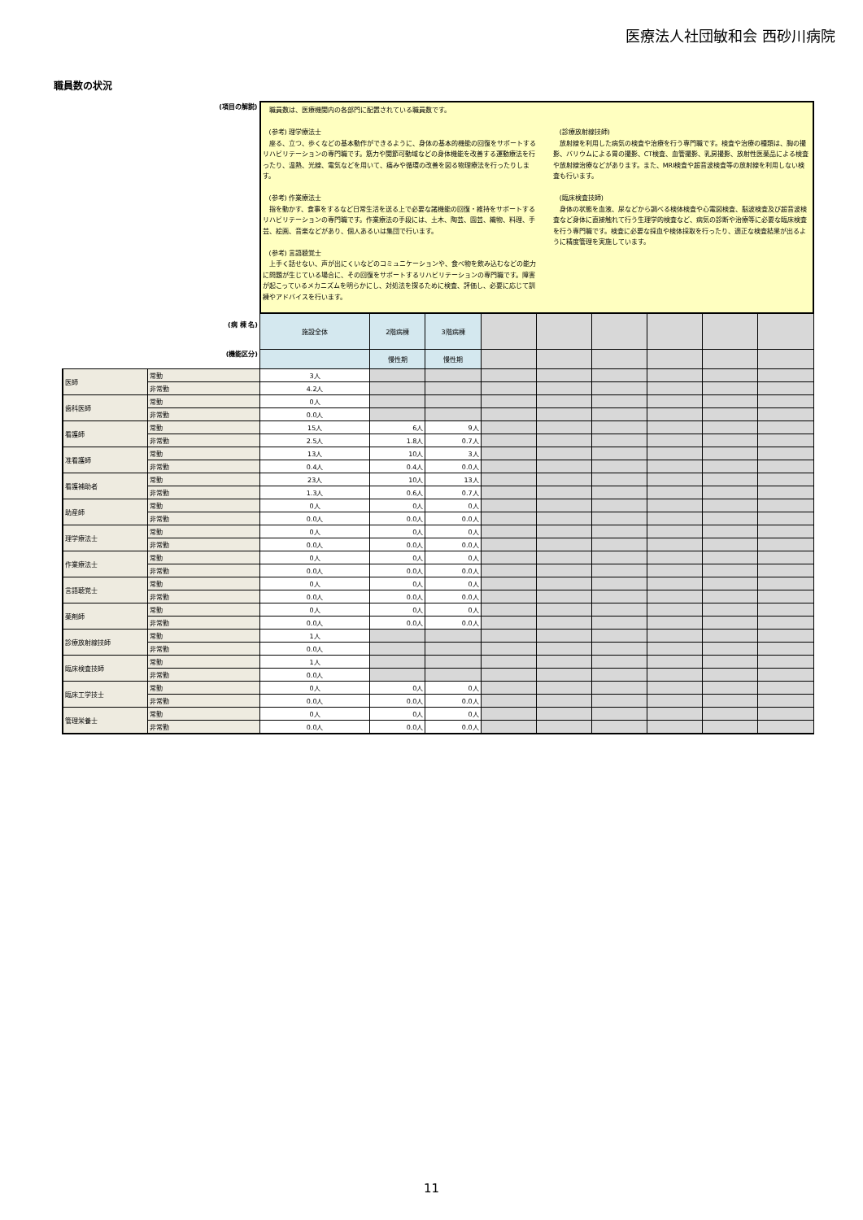医療法人社団敏和会 西砂川病院
職員数の状況
| (項目の解説) | | 職員数は、医療機関内の各部門に配置されている職員数です。 (参考) 理学療法士 座る、立つ、歩くなどの基本動作ができるように、身体の基本的機能の回復をサポートするリハビリテーションの専門職です。筋力や関節可動域などの身体機能を改善する運動療法を行ったり、温熱、光線、電気などを用いて、痛みや循環の改善を図る物理療法を行ったりします。 (参考) 作業療法士 指を動かす、食事をするなど日常生活を送る上で必要な諸機能の回復・維持をサポートするリハビリテーションの専門職です。作業療法の手段には、土木、陶芸、園芸、織物、料理、手芸、絵画、音楽などがあり、個人あるいは集団で行います。 (参考) 言語聴覚士 上手く話せない、声が出にくいなどのコミュニケーションや、食べ物を飲み込むなどの能力に問題が生じている場合に、その回復をサポートするリハビリテーションの専門職です。障害が起こっているメカニズムを明らかにし、対処法を探るために検査、評価し、必要に応じて訓練やアドバイスを行います。 (診療放射線技師) 放射線を利用した病気の検査や治療を行う専門職です。検査や治療の種類は、胸の撮影、バリウムによる胃の撮影、CT検査、血管撮影、乳房撮影、放射性医薬品による検査や放射線治療などがあります。また、MRI検査や超音波検査等の放射線を利用しない検査も行います。 (臨床検査技師) 身体の状態を血液、尿などから調べる検体検査や心電図検査、脳波検査及び超音波検査など身体に直接触れて行う生理学的検査など、病気の診断や治療等に必要な臨床検査を行う専門職です。検査に必要な採血や検体採取を行ったり、適正な検査結果が出るように精度管理を実施しています。 | | | | | | | | |
| (病 棟 名) | | 施設全体 | 2階病棟 | 3階病棟 | | | | | | |
| (機能区分) | | | 慢性期 | 慢性期 | | | | | | |
| 医師 | 常勤 | 3人 | | | | | | | | |
| | 非常勤 | 4.2人 | | | | | | | | |
| 歯科医師 | 常勤 | 0人 | | | | | | | | |
| | 非常勤 | 0.0人 | | | | | | | | |
| 看護師 | 常勤 | 15人 | 6人 | 9人 | | | | | | |
| | 非常勤 | 2.5人 | 1.8人 | 0.7人 | | | | | | |
| 准看護師 | 常勤 | 13人 | 10人 | 3人 | | | | | | |
| | 非常勤 | 0.4人 | 0.4人 | 0.0人 | | | | | | |
| 看護補助者 | 常勤 | 23人 | 10人 | 13人 | | | | | | |
| | 非常勤 | 1.3人 | 0.6人 | 0.7人 | | | | | | |
| 助産師 | 常勤 | 0人 | 0人 | 0人 | | | | | | |
| | 非常勤 | 0.0人 | 0.0人 | 0.0人 | | | | | | |
| 理学療法士 | 常勤 | 0人 | 0人 | 0人 | | | | | | |
| | 非常勤 | 0.0人 | 0.0人 | 0.0人 | | | | | | |
| 作業療法士 | 常勤 | 0人 | 0人 | 0人 | | | | | | |
| | 非常勤 | 0.0人 | 0.0人 | 0.0人 | | | | | | |
| 言語聴覚士 | 常勤 | 0人 | 0人 | 0人 | | | | | | |
| | 非常勤 | 0.0人 | 0.0人 | 0.0人 | | | | | | |
| 薬剤師 | 常勤 | 0人 | 0人 | 0人 | | | | | | |
| | 非常勤 | 0.0人 | 0.0人 | 0.0人 | | | | | | |
| 診療放射線技師 | 常勤 | 1人 | | | | | | | | |
| | 非常勤 | 0.0人 | | | | | | | | |
| 臨床検査技師 | 常勤 | 1人 | | | | | | | | |
| | 非常勤 | 0.0人 | | | | | | | | |
| 臨床工学技士 | 常勤 | 0人 | 0人 | 0人 | | | | | | |
| | 非常勤 | 0.0人 | 0.0人 | 0.0人 | | | | | | |
| 管理栄養士 | 常勤 | 0人 | 0人 | 0人 | | | | | | |
| | 非常勤 | 0.0人 | 0.0人 | 0.0人 | | | | | | |
11